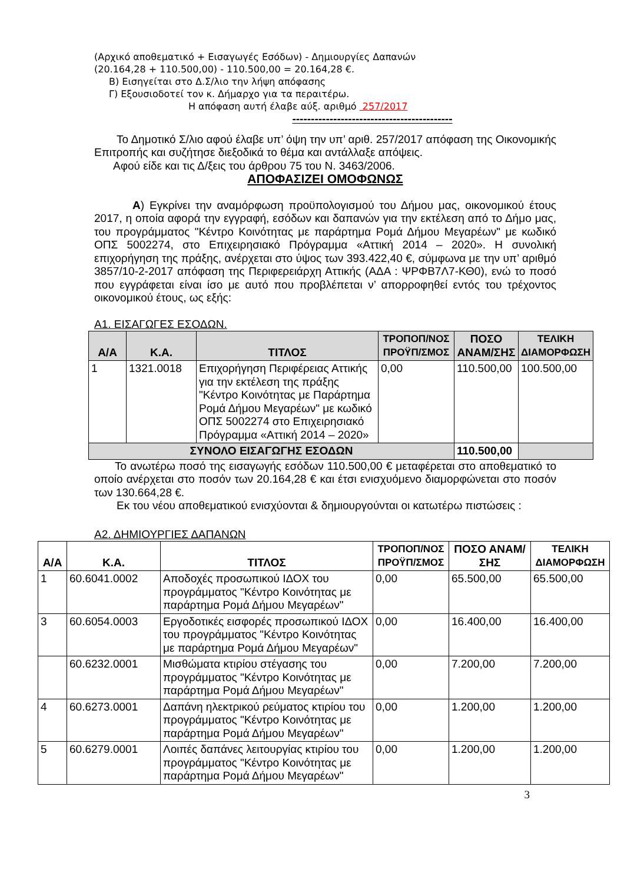(Αρχικό αποθεματικό + Εισαγωγές Εσόδων) - Δημιουργίες Δαπανών
(20.164,28 + 110.500,00) - 110.500,00 = 20.164,28 €.
Β) Εισηγείται στο Δ.Σ/λιο την λήψη απόφασης
Γ) Εξουσιοδοτεί τον κ. Δήμαρχο για τα περαιτέρω.
Η απόφαση αυτή έλαβε αύξ. αριθμό 257/2017
-------------------------------------------
Το Δημοτικό Σ/λιο αφού έλαβε υπ’ όψη την υπ’ αριθ. 257/2017 απόφαση της Οικονομικής Επιτροπής και συζήτησε διεξοδικά το θέμα και αντάλλαξε απόψεις.
Αφού είδε και τις Δ/ξεις του άρθρου 75 του Ν. 3463/2006.
ΑΠΟΦΑΣΙΖΕΙ ΟΜΟΦΩΝΩΣ
Α) Εγκρίνει την αναμόρφωση προϋπολογισμού του Δήμου μας, οικονομικού έτους 2017, η οποία αφορά την εγγραφή, εσόδων και δαπανών για την εκτέλεση από το Δήμο μας, του προγράμματος "Κέντρο Κοινότητας με παράρτημα Ρομά Δήμου Μεγαρέων" με κωδικό ΟΠΣ 5002274, στο Επιχειρησιακό Πρόγραμμα «Αττική 2014 – 2020». Η συνολική επιχορήγηση της πράξης, ανέρχεται στο ύψος των 393.422,40 €, σύμφωνα με την υπ’ αριθμό 3857/10-2-2017 απόφαση της Περιφερειάρχη Αττικής (ΑΔΑ : ΨΡΦΒ7Λ7-ΚΘ0), ενώ το ποσό που εγγράφεται είναι ίσο με αυτό που προβλέπεται ν’ απορροφηθεί εντός του τρέχοντος οικονομικού έτους, ως εξής:
Α1. ΕΙΣΑΓΩΓΕΣ ΕΣΟΔΩΝ.
| Α/Α | Κ.Α. | ΤΙΤΛΟΣ | ΤΡΟΠΟΠ/ΝΟΣ ΠΡΟΫΠ/ΣΜΟΣ | ΠΟΣΟ ΑΝΑΜ/ΣΗΣ | ΤΕΛΙΚΗ ΔΙΑΜΟΡΦΩΣΗ |
| --- | --- | --- | --- | --- | --- |
| 1 | 1321.0018 | Επιχορήγηση Περιφέρειας Αττικής για την εκτέλεση της πράξης "Κέντρο Κοινότητας με Παράρτημα Ρομά Δήμου Μεγαρέων" με κωδικό ΟΠΣ 5002274 στο Επιχειρησιακό Πρόγραμμα «Αττική 2014 – 2020» | 0,00 | 110.500,00 | 100.500,00 |
| ΣΥΝΟΛΟ ΕΙΣΑΓΩΓΗΣ ΕΣΟΔΩΝ | | | | 110.500,00 | |
Το ανωτέρω ποσό της εισαγωγής εσόδων 110.500,00 € μεταφέρεται στο αποθεματικό το οποίο ανέρχεται στο ποσόν των 20.164,28 € και έτσι ενισχυόμενο διαμορφώνεται στο ποσόν των 130.664,28 €.
Εκ του νέου αποθεματικού ενισχύονται & δημιουργούνται οι κατωτέρω πιστώσεις :
Α2. ΔΗΜΙΟΥΡΓΙΕΣ ΔΑΠΑΝΩΝ
| Α/Α | Κ.Α. | ΤΙΤΛΟΣ | ΤΡΟΠΟΠ/ΝΟΣ ΠΡΟΫΠ/ΣΜΟΣ | ΠΟΣΟ ΑΝΑΜ/ΣΗΣ | ΤΕΛΙΚΗ ΔΙΑΜΟΡΦΩΣΗ |
| --- | --- | --- | --- | --- | --- |
| 1 | 60.6041.0002 | Αποδοχές προσωπικού ΙΔΟΧ του προγράμματος "Κέντρο Κοινότητας με παράρτημα Ρομά Δήμου Μεγαρέων" | 0,00 | 65.500,00 | 65.500,00 |
| 3 | 60.6054.0003 | Εργοδοτικές εισφορές προσωπικού ΙΔΟΧ του προγράμματος "Κέντρο Κοινότητας με παράρτημα Ρομά Δήμου Μεγαρέων" | 0,00 | 16.400,00 | 16.400,00 |
| | 60.6232.0001 | Μισθώματα κτιρίου στέγασης του προγράμματος "Κέντρο Κοινότητας με παράρτημα Ρομά Δήμου Μεγαρέων" | 0,00 | 7.200,00 | 7.200,00 |
| 4 | 60.6273.0001 | Δαπάνη ηλεκτρικού ρεύματος κτιρίου του προγράμματος "Κέντρο Κοινότητας με παράρτημα Ρομά Δήμου Μεγαρέων" | 0,00 | 1.200,00 | 1.200,00 |
| 5 | 60.6279.0001 | Λοιπές δαπάνες λειτουργίας κτιρίου του προγράμματος "Κέντρο Κοινότητας με παράρτημα Ρομά Δήμου Μεγαρέων" | 0,00 | 1.200,00 | 1.200,00 |
3